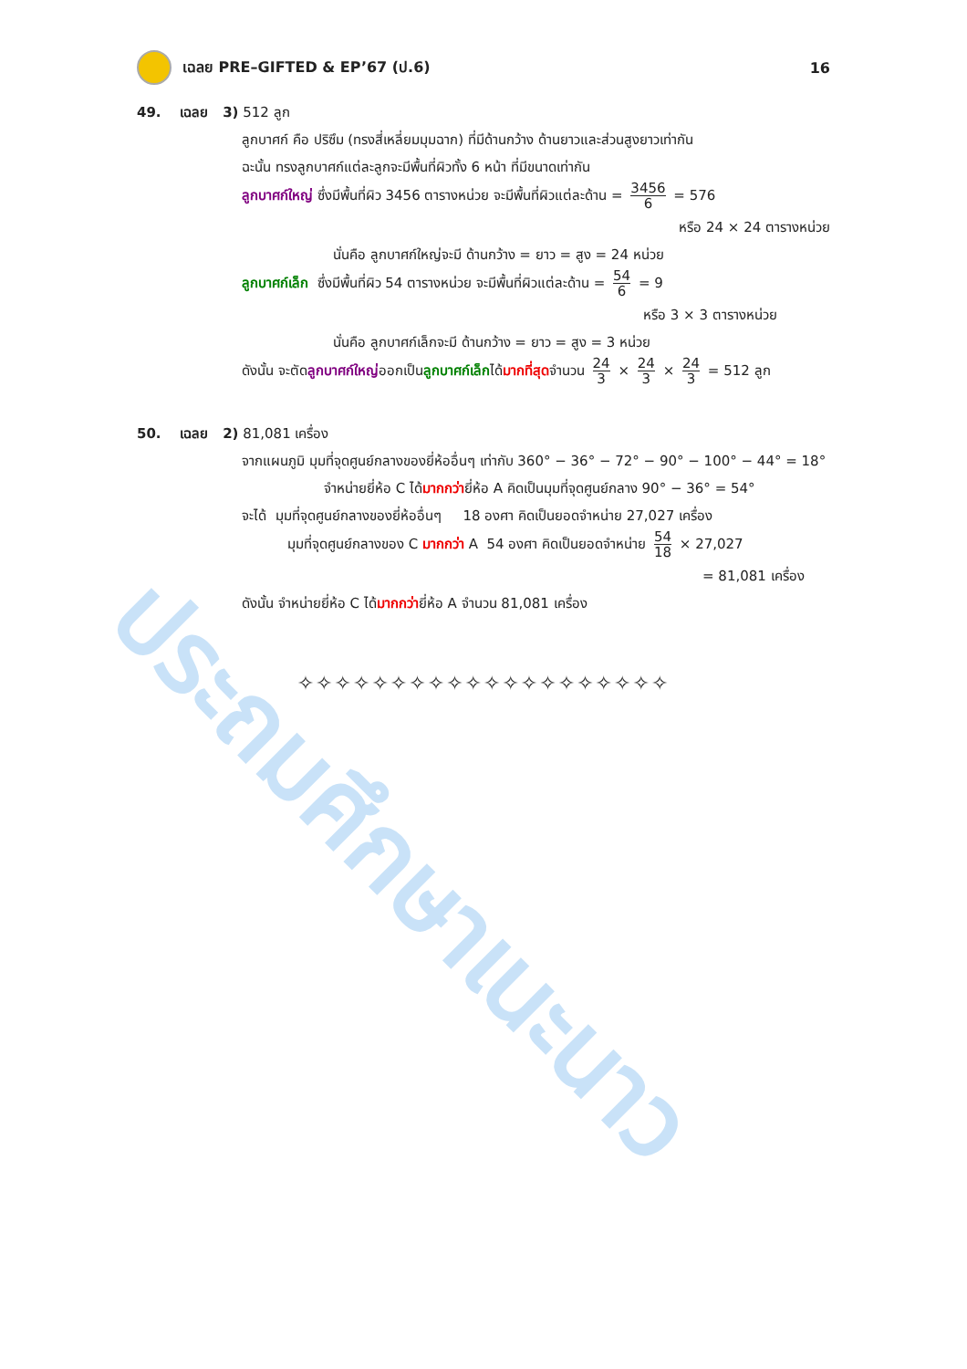ประถมศึกษาเนะนาว
เฉลย PRE–GIFTED & EP’67 (ป.6) 16
49. เฉลย 3) 512 ลูก
ลูกบาศก์ คือ ปริซึม (ทรงสี่เหลี่ยมมุมฉาก) ที่มีด้านกว้าง ด้านยาวและส่วนสูงยาวเท่ากัน
ฉะนั้น ทรงลูกบาศก์แต่ละลูกจะมีพื้นที่ผิวทั้ง 6 หน้า ที่มีขนาดเท่ากัน
ลูกบาศก์ใหญ่ ซึ่งมีพื้นที่ผิว 3456 ตารางหน่วย จะมีพื้นที่ผิวแต่ละด้าน = 3456 6 = 576
หรือ 24 × 24 ตารางหน่วย
นั่นคือ ลูกบาศก์ใหญ่จะมี ด้านกว้าง = ยาว = สูง = 24 หน่วย
ลูกบาศก์เล็ก ซึ่งมีพื้นที่ผิว 54 ตารางหน่วย จะมีพื้นที่ผิวแต่ละด้าน = 54 6 = 9
หรือ 3 × 3 ตารางหน่วย
นั่นคือ ลูกบาศก์เล็กจะมี ด้านกว้าง = ยาว = สูง = 3 หน่วย
ดังนั้น จะตัดลูกบาศก์ใหญ่ออกเป็นลูกบาศก์เล็กได้มากที่สุดจำนวน 24 3 × 24 3 × 24 3 = 512 ลูก
50. เฉลย 2) 81,081 เครื่อง
จากแผนภูมิ มุมที่จุดศูนย์กลางของยี่ห้ออื่นๆ เท่ากับ 360° − 36° − 72° − 90° − 100° − 44° = 18°
จำหน่ายยี่ห้อ C ได้มากกว่ายี่ห้อ A คิดเป็นมุมที่จุดศูนย์กลาง 90° − 36° = 54°
จะได้ มุมที่จุดศูนย์กลางของยี่ห้ออื่นๆ 18 องศา คิดเป็นยอดจำหน่าย 27,027 เครื่อง
มุมที่จุดศูนย์กลางของ C มากกว่า A 54 องศา คิดเป็นยอดจำหน่าย 54 18 × 27,027
= 81,081 เครื่อง
ดังนั้น จำหน่ายยี่ห้อ C ได้มากกว่ายี่ห้อ A จำนวน 81,081 เครื่อง
✧✧✧✧✧✧✧✧✧✧✧✧✧✧✧✧✧✧✧✧